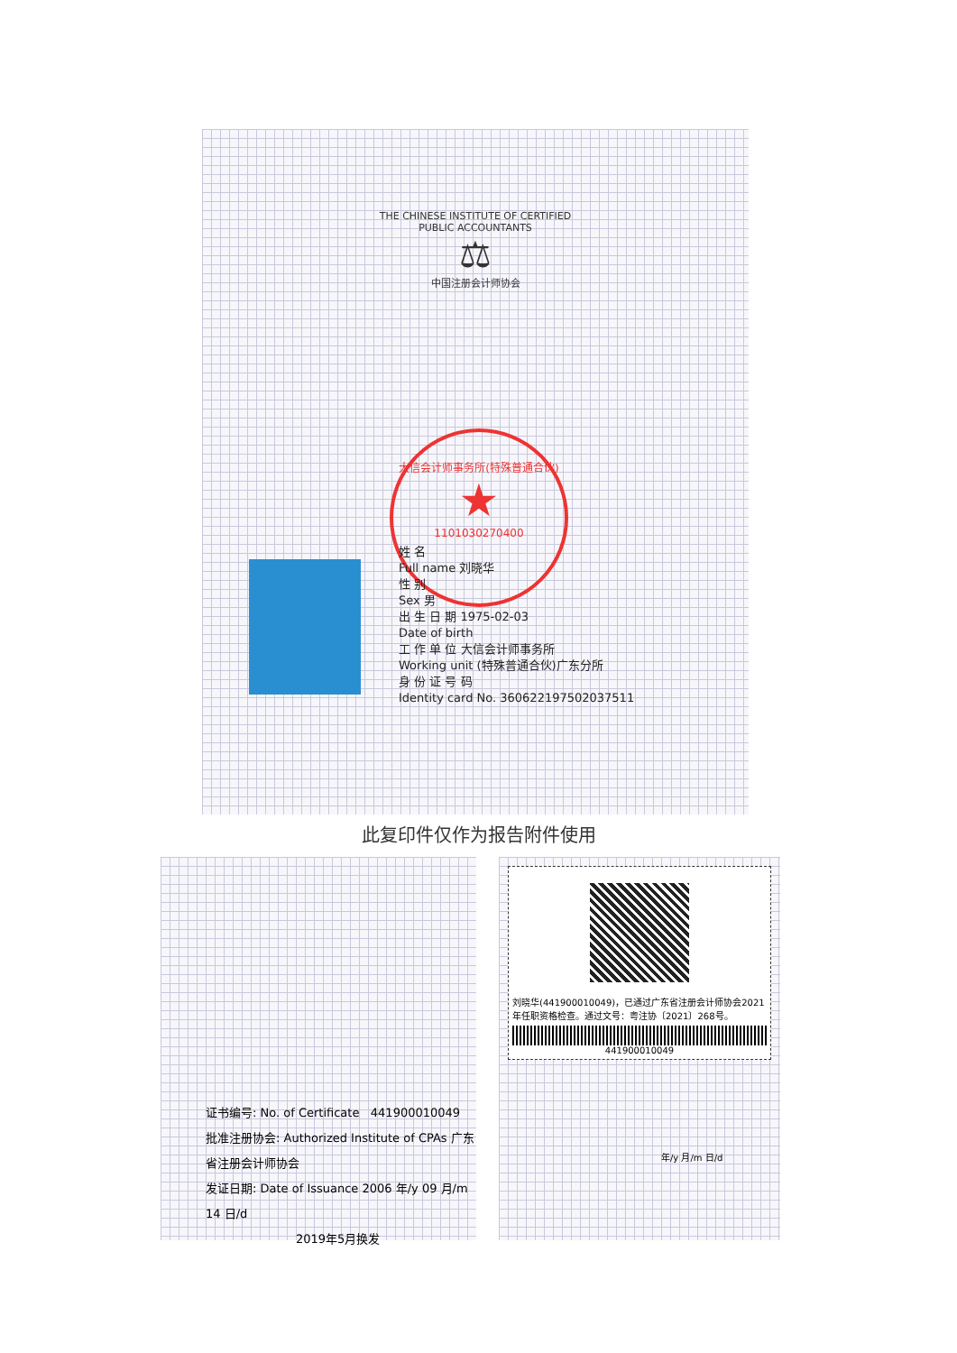THE CHINESE INSTITUTE OF CERTIFIED PUBLIC ACCOUNTANTS
⚖
中国注册会计师协会
大信会计师事务所(特殊普通合伙)
★
1101030270400
姓 名
Full name 刘晓华
性 别
Sex 男
出 生 日 期 1975-02-03
Date of birth
工 作 单 位 大信会计师事务所
Working unit (特殊普通合伙)广东分所
身 份 证 号 码
Identity card No. 360622197502037511
此复印件仅作为报告附件使用
证书编号: No. of Certificate 441900010049
批准注册协会: Authorized Institute of CPAs 广东省注册会计师协会
发证日期: Date of Issuance 2006 年/y 09 月/m 14 日/d
2019年5月换发
刘晓华(441900010049)，已通过广东省注册会计师协会2021年任职资格检查。通过文号：粤注协〔2021〕268号。
441900010049
年/y 月/m 日/d